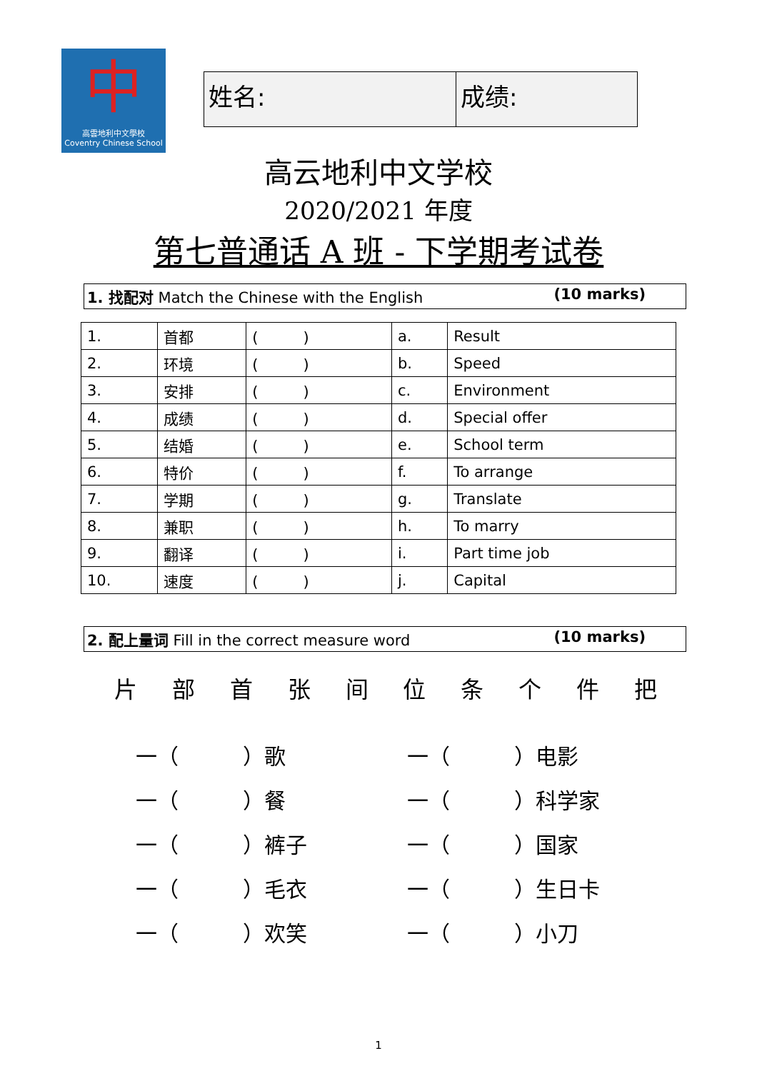中
高雲地利中文學校
Coventry Chinese School
姓名: 成绩:
高云地利中文学校
2020/2021 年度
第七普通话 A 班 - 下学期考试卷
1. 找配对 Match the Chinese with the English (10 marks)
| 1. | 首都 | ( ) | a. | Result |
| 2. | 环境 | ( ) | b. | Speed |
| 3. | 安排 | ( ) | c. | Environment |
| 4. | 成绩 | ( ) | d. | Special offer |
| 5. | 结婚 | ( ) | e. | School term |
| 6. | 特价 | ( ) | f. | To arrange |
| 7. | 学期 | ( ) | g. | Translate |
| 8. | 兼职 | ( ) | h. | To marry |
| 9. | 翻译 | ( ) | i. | Part time job |
| 10. | 速度 | ( ) | j. | Capital |
2. 配上量词 Fill in the correct measure word (10 marks)
片 部 首 张 间 位 条 个 件 把
一（　　　）歌 一（　　　）电影
一（　　　）餐 一（　　　）科学家
一（　　　）裤子 一（　　　）国家
一（　　　）毛衣 一（　　　）生日卡
一（　　　）欢笑 一（　　　）小刀
1